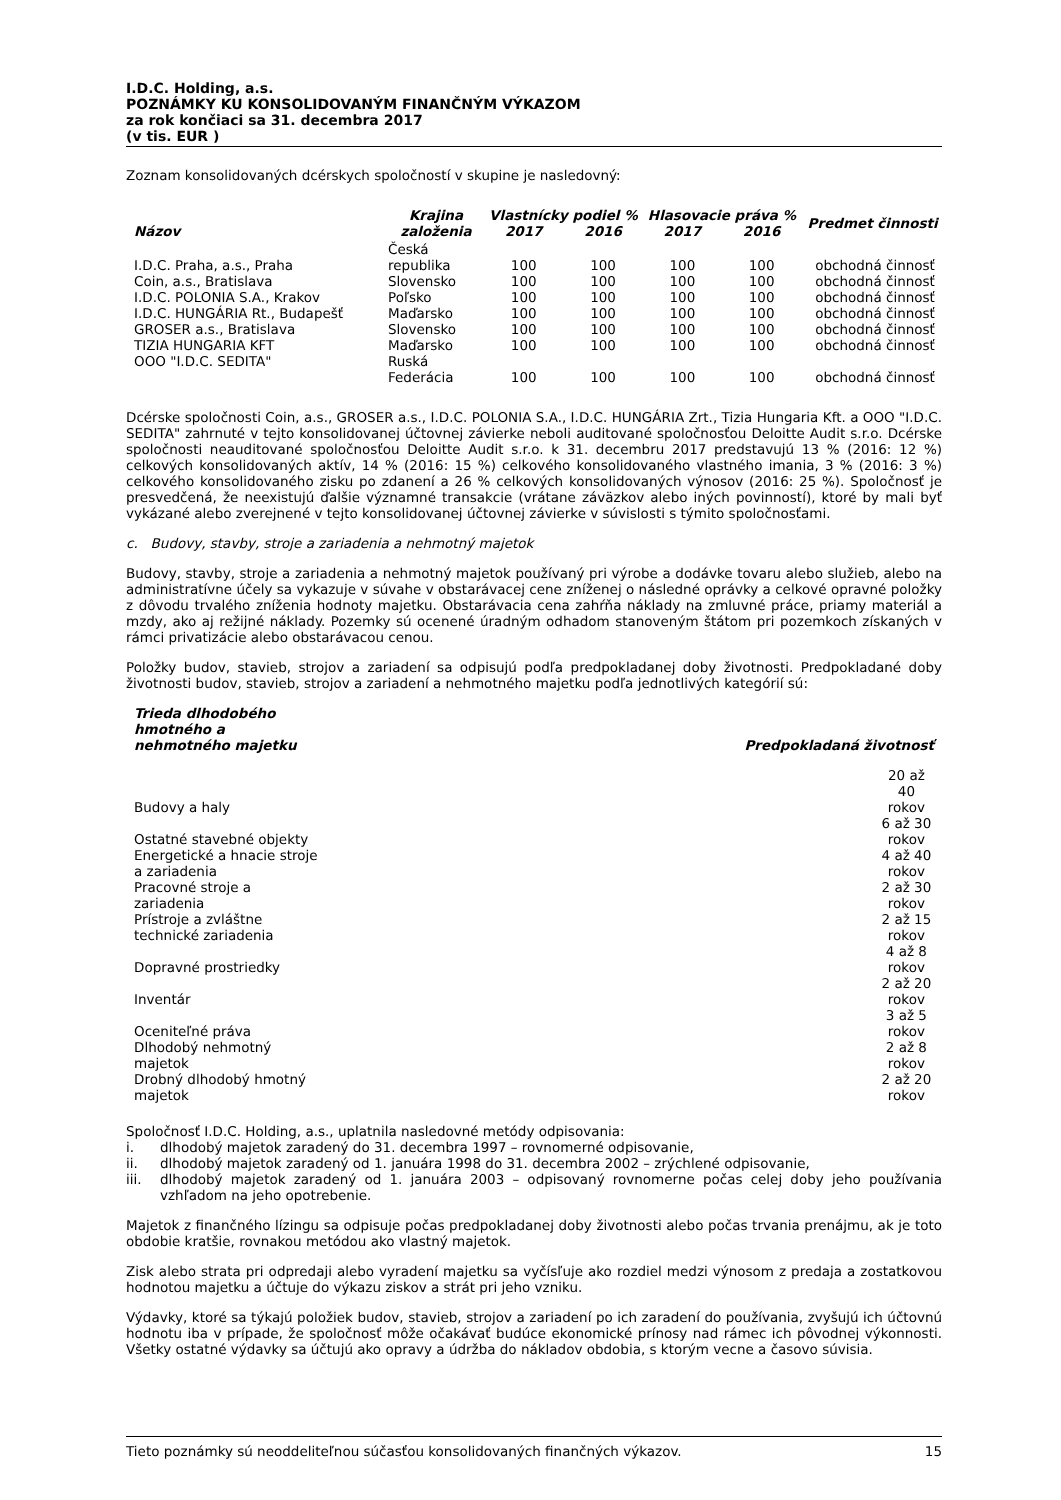I.D.C. Holding, a.s.
POZNÁMKY KU KONSOLIDOVANÝM FINANČNÝM VÝKAZOM
za rok končiaci sa 31. decembra 2017
(v tis. EUR )
Zoznam konsolidovaných dcérskych spoločností v skupine je nasledovný:
| Názov | Krajina založenia | Vlastnícky podiel % | | Hlasovacie práva % | | Predmet činnosti |
| --- | --- | --- | --- | --- | --- | --- |
| | | 2017 | 2016 | 2017 | 2016 | |
| I.D.C. Praha, a.s., Praha | Česká republika | 100 | 100 | 100 | 100 | obchodná činnosť |
| Coin, a.s., Bratislava | Slovensko | 100 | 100 | 100 | 100 | obchodná činnosť |
| I.D.C. POLONIA S.A., Krakov | Poľsko | 100 | 100 | 100 | 100 | obchodná činnosť |
| I.D.C. HUNGÁRIA Rt., Budapešť | Maďarsko | 100 | 100 | 100 | 100 | obchodná činnosť |
| GROSER a.s., Bratislava | Slovensko | 100 | 100 | 100 | 100 | obchodná činnosť |
| TIZIA HUNGARIA KFT | Maďarsko | 100 | 100 | 100 | 100 | obchodná činnosť |
| OOO "I.D.C. SEDITA" | Ruská Federácia | 100 | 100 | 100 | 100 | obchodná činnosť |
Dcérske spoločnosti Coin, a.s., GROSER a.s., I.D.C. POLONIA S.A., I.D.C. HUNGÁRIA Zrt., Tizia Hungaria Kft. a OOO "I.D.C. SEDITA" zahrnuté v tejto konsolidovanej účtovnej závierke neboli auditované spoločnosťou Deloitte Audit s.r.o. Dcérske spoločnosti neauditované spoločnosťou Deloitte Audit s.r.o. k 31. decembru 2017 predstavujú 13 % (2016: 12 %) celkových konsolidovaných aktív, 14 % (2016: 15 %) celkového konsolidovaného vlastného imania, 3 % (2016: 3 %) celkového konsolidovaného zisku po zdanení a 26 % celkových konsolidovaných výnosov (2016: 25 %). Spoločnosť je presvedčená, že neexistujú ďalšie významné transakcie (vrátane záväzkov alebo iných povinností), ktoré by mali byť vykázané alebo zverejnené v tejto konsolidovanej účtovnej závierke v súvislosti s týmito spoločnosťami.
c. Budovy, stavby, stroje a zariadenia a nehmotný majetok
Budovy, stavby, stroje a zariadenia a nehmotný majetok používaný pri výrobe a dodávke tovaru alebo služieb, alebo na administratívne účely sa vykazuje v súvahe v obstarávacej cene zníženej o následné oprávky a celkové opravné položky z dôvodu trvalého zníženia hodnoty majetku. Obstarávacia cena zahŕňa náklady na zmluvné práce, priamy materiál a mzdy, ako aj režijné náklady. Pozemky sú ocenené úradným odhadom stanoveným štátom pri pozemkoch získaných v rámci privatizácie alebo obstarávacou cenou.
Položky budov, stavieb, strojov a zariadení sa odpisujú podľa predpokladanej doby životnosti. Predpokladané doby životnosti budov, stavieb, strojov a zariadení a nehmotného majetku podľa jednotlivých kategórií sú:
| Trieda dlhodobého hmotného a nehmotného majetku | Predpokladaná životnosť |
| --- | --- |
| Budovy a haly | 20 až 40 rokov |
| Ostatné stavebné objekty | 6 až 30 rokov |
| Energetické a hnacie stroje a zariadenia | 4 až 40 rokov |
| Pracovné stroje a zariadenia | 2 až 30 rokov |
| Prístroje a zvláštne technické zariadenia | 2 až 15 rokov |
| Dopravné prostriedky | 4 až 8 rokov |
| Inventár | 2 až 20 rokov |
| Oceniteľné práva | 3 až 5 rokov |
| Dlhodobý nehmotný majetok | 2 až 8 rokov |
| Drobný dlhodobý hmotný majetok | 2 až 20 rokov |
Spoločnosť I.D.C. Holding, a.s., uplatnila nasledovné metódy odpisovania:
i. dlhodobý majetok zaradený do 31. decembra 1997 – rovnomerné odpisovanie,
ii. dlhodobý majetok zaradený od 1. januára 1998 do 31. decembra 2002 – zrýchlené odpisovanie,
iii. dlhodobý majetok zaradený od 1. januára 2003 – odpisovaný rovnomerne počas celej doby jeho používania vzhľadom na jeho opotrebenie.
Majetok z finančného lízingu sa odpisuje počas predpokladanej doby životnosti alebo počas trvania prenájmu, ak je toto obdobie kratšie, rovnakou metódou ako vlastný majetok.
Zisk alebo strata pri odpredaji alebo vyradení majetku sa vyčísľuje ako rozdiel medzi výnosom z predaja a zostatkovou hodnotou majetku a účtuje do výkazu ziskov a strát pri jeho vzniku.
Výdavky, ktoré sa týkajú položiek budov, stavieb, strojov a zariadení po ich zaradení do používania, zvyšujú ich účtovnú hodnotu iba v prípade, že spoločnosť môže očakávať budúce ekonomické prínosy nad rámec ich pôvodnej výkonnosti. Všetky ostatné výdavky sa účtujú ako opravy a údržba do nákladov obdobia, s ktorým vecne a časovo súvisia.
Tieto poznámky sú neoddeliteľnou súčasťou konsolidovaných finančných výkazov. 15